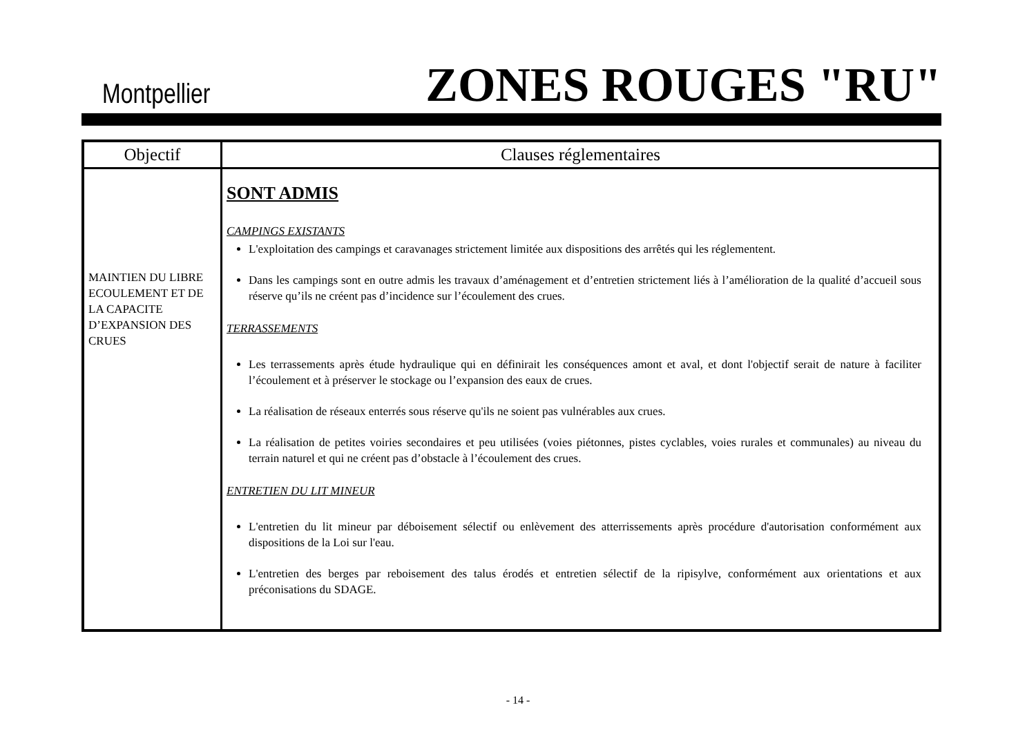Montpellier ZONES ROUGES "RU"
| Objectif | Clauses réglementaires |
| --- | --- |
| MAINTIEN DU LIBRE ECOULEMENT ET DE LA CAPACITE D’EXPANSION DES CRUES | SONT ADMIS CAMPINGS EXISTANTS L'exploitation des campings et caravanages strictement limitée aux dispositions des arrêtés qui les réglementent. Dans les campings sont en outre admis les travaux d’aménagement et d’entretien strictement liés à l’amélioration de la qualité d’accueil sous réserve qu’ils ne créent pas d’incidence sur l’écoulement des crues. TERRASSEMENTS Les terrassements après étude hydraulique qui en définirait les conséquences amont et aval, et dont l'objectif serait de nature à faciliter l’écoulement et à préserver le stockage ou l’expansion des eaux de crues. La réalisation de réseaux enterrés sous réserve qu'ils ne soient pas vulnérables aux crues. La réalisation de petites voiries secondaires et peu utilisées (voies piétonnes, pistes cyclables, voies rurales et communales) au niveau du terrain naturel et qui ne créent pas d’obstacle à l’écoulement des crues. ENTRETIEN DU LIT MINEUR L'entretien du lit mineur par déboisement sélectif ou enlèvement des atterrissements après procédure d'autorisation conformément aux dispositions de la Loi sur l'eau. L'entretien des berges par reboisement des talus érodés et entretien sélectif de la ripisylve, conformément aux orientations et aux préconisations du SDAGE. |
- 14 -